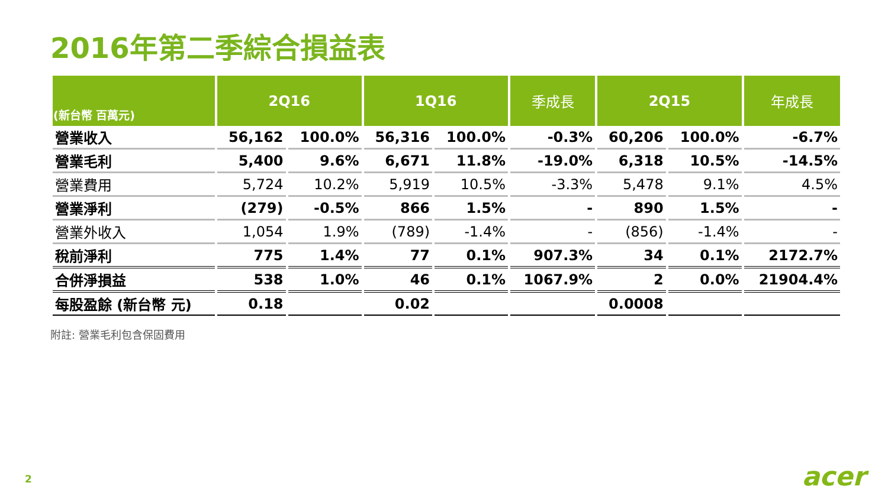2016年第二季綜合損益表
| (新台幣 百萬元) | 2Q16 | | 1Q16 | | 季成長 | 2Q15 | | 年成長 |
| --- | --- | --- | --- | --- | --- | --- | --- | --- |
| 營業收入 | 56,162 | 100.0% | 56,316 | 100.0% | -0.3% | 60,206 | 100.0% | -6.7% |
| 營業毛利 | 5,400 | 9.6% | 6,671 | 11.8% | -19.0% | 6,318 | 10.5% | -14.5% |
| 營業費用 | 5,724 | 10.2% | 5,919 | 10.5% | -3.3% | 5,478 | 9.1% | 4.5% |
| 營業淨利 | (279) | -0.5% | 866 | 1.5% | - | 890 | 1.5% | - |
| 營業外收入 | 1,054 | 1.9% | (789) | -1.4% | - | (856) | -1.4% | - |
| 稅前淨利 | 775 | 1.4% | 77 | 0.1% | 907.3% | 34 | 0.1% | 2172.7% |
| 合併淨損益 | 538 | 1.0% | 46 | 0.1% | 1067.9% | 2 | 0.0% | 21904.4% |
| 每股盈餘 (新台幣 元) | 0.18 | | 0.02 | | | 0.0008 | | |
附註: 營業毛利包含保固費用
2 acer